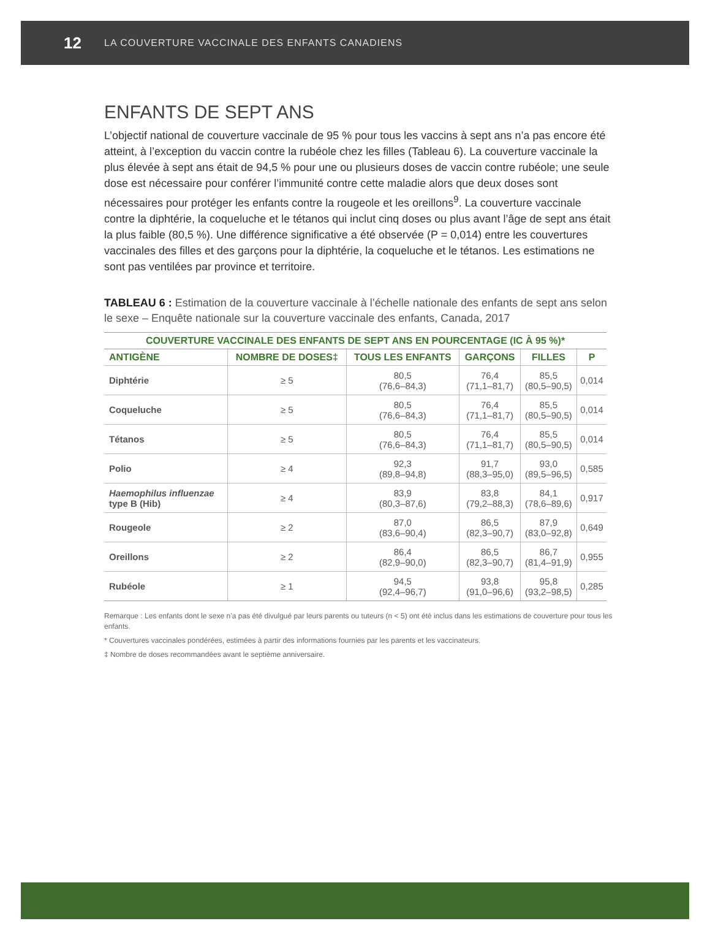12 LA COUVERTURE VACCINALE DES ENFANTS CANADIENS
ENFANTS DE SEPT ANS
L’objectif national de couverture vaccinale de 95 % pour tous les vaccins à sept ans n’a pas encore été atteint, à l’exception du vaccin contre la rubéole chez les filles (Tableau 6). La couverture vaccinale la plus élevée à sept ans était de 94,5 % pour une ou plusieurs doses de vaccin contre rubéole; une seule dose est nécessaire pour conférer l’immunité contre cette maladie alors que deux doses sont nécessaires pour protéger les enfants contre la rougeole et les oreillons<sup>9</sup>. La couverture vaccinale contre la diphtérie, la coqueluche et le tétanos qui inclut cinq doses ou plus avant l’âge de sept ans était la plus faible (80,5 %). Une différence significative a été observée (P = 0,014) entre les couvertures vaccinales des filles et des garçons pour la diphtérie, la coqueluche et le tétanos. Les estimations ne sont pas ventilées par province et territoire.
TABLEAU 6 : Estimation de la couverture vaccinale à l’échelle nationale des enfants de sept ans selon le sexe – Enquête nationale sur la couverture vaccinale des enfants, Canada, 2017
| COUVERTURE VACCINALE DES ENFANTS DE SEPT ANS EN POURCENTAGE (IC À 95 %)* | | | | | |
| --- | --- | --- | --- | --- | --- |
| ANTIGÈNE | NOMBRE DE DOSES‡ | TOUS LES ENFANTS | GARÇONS | FILLES | P |
| Diphtérie | ≥ 5 | 80,5 (76,6–84,3) | 76,4 (71,1–81,7) | 85,5 (80,5–90,5) | 0,014 |
| Coqueluche | ≥ 5 | 80,5 (76,6–84,3) | 76,4 (71,1–81,7) | 85,5 (80,5–90,5) | 0,014 |
| Tétanos | ≥ 5 | 80,5 (76,6–84,3) | 76,4 (71,1–81,7) | 85,5 (80,5–90,5) | 0,014 |
| Polio | ≥ 4 | 92,3 (89,8–94,8) | 91,7 (88,3–95,0) | 93,0 (89,5–96,5) | 0,585 |
| Haemophilus influenzae type B (Hib) | ≥ 4 | 83,9 (80,3–87,6) | 83,8 (79,2–88,3) | 84,1 (78,6–89,6) | 0,917 |
| Rougeole | ≥ 2 | 87,0 (83,6–90,4) | 86,5 (82,3–90,7) | 87,9 (83,0–92,8) | 0,649 |
| Oreillons | ≥ 2 | 86,4 (82,9–90,0) | 86,5 (82,3–90,7) | 86,7 (81,4–91,9) | 0,955 |
| Rubéole | ≥ 1 | 94,5 (92,4–96,7) | 93,8 (91,0–96,6) | 95,8 (93,2–98,5) | 0,285 |
Remarque : Les enfants dont le sexe n’a pas été divulgué par leurs parents ou tuteurs (n < 5) ont été inclus dans les estimations de couverture pour tous les enfants.
* Couvertures vaccinales pondérées, estimées à partir des informations fournies par les parents et les vaccinateurs.
‡ Nombre de doses recommandées avant le septième anniversaire.